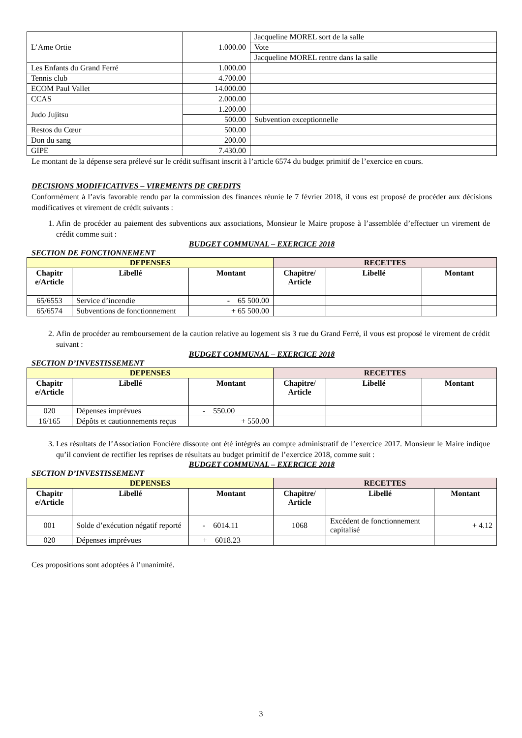| L’Ame Ortie | 1.000.00 | Jacqueline MOREL sort de la salle |
| | | Vote |
| | | Jacqueline MOREL rentre dans la salle |
| Les Enfants du Grand Ferré | 1.000.00 | |
| Tennis club | 4.700.00 | |
| ECOM Paul Vallet | 14.000.00 | |
| CCAS | 2.000.00 | |
| Judo Jujitsu | 1.200.00 | |
| | 500.00 | Subvention exceptionnelle |
| Restos du Cœur | 500.00 | |
| Don du sang | 200.00 | |
| GIPE | 7.430.00 | |
Le montant de la dépense sera prélevé sur le crédit suffisant inscrit à l’article 6574 du budget primitif de l’exercice en cours.
DECISIONS MODIFICATIVES – VIREMENTS DE CREDITS
Conformément à l’avis favorable rendu par la commission des finances réunie le 7 février 2018, il vous est proposé de procéder aux décisions modificatives et virement de crédit suivants :
1. Afin de procéder au paiement des subventions aux associations, Monsieur le Maire propose à l’assemblée d’effectuer un virement de crédit comme suit :
BUDGET COMMUNAL – EXERCICE 2018
SECTION DE FONCTIONNEMENT
| DEPENSES | | | RECETTES | | |
| --- | --- | --- | --- | --- | --- |
| Chapitr e/Article | Libellé | Montant | Chapitre/ Article | Libellé | Montant |
| 65/6553 | Service d’incendie | - 65 500.00 | | | |
| 65/6574 | Subventions de fonctionnement | + 65 500.00 | | | |
2. Afin de procéder au remboursement de la caution relative au logement sis 3 rue du Grand Ferré, il vous est proposé le virement de crédit suivant :
BUDGET COMMUNAL – EXERCICE 2018
SECTION D’INVESTISSEMENT
| DEPENSES | | | RECETTES | | |
| --- | --- | --- | --- | --- | --- |
| Chapitr e/Article | Libellé | Montant | Chapitre/ Article | Libellé | Montant |
| 020 | Dépenses imprévues | - 550.00 | | | |
| 16/165 | Dépôts et cautionnements reçus | + 550.00 | | | |
3. Les résultats de l’Association Foncière dissoute ont été intégrés au compte administratif de l’exercice 2017. Monsieur le Maire indique qu’il convient de rectifier les reprises de résultats au budget primitif de l’exercice 2018, comme suit :
BUDGET COMMUNAL – EXERCICE 2018
SECTION D’INVESTISSEMENT
| DEPENSES | | | RECETTES | | |
| --- | --- | --- | --- | --- | --- |
| Chapitr e/Article | Libellé | Montant | Chapitre/ Article | Libellé | Montant |
| 001 | Solde d’exécution négatif reporté | - 6014.11 | 1068 | Excédent de fonctionnement capitalisé | + 4.12 |
| 020 | Dépenses imprévues | + 6018.23 | | | |
Ces propositions sont adoptées à l’unanimité.
3